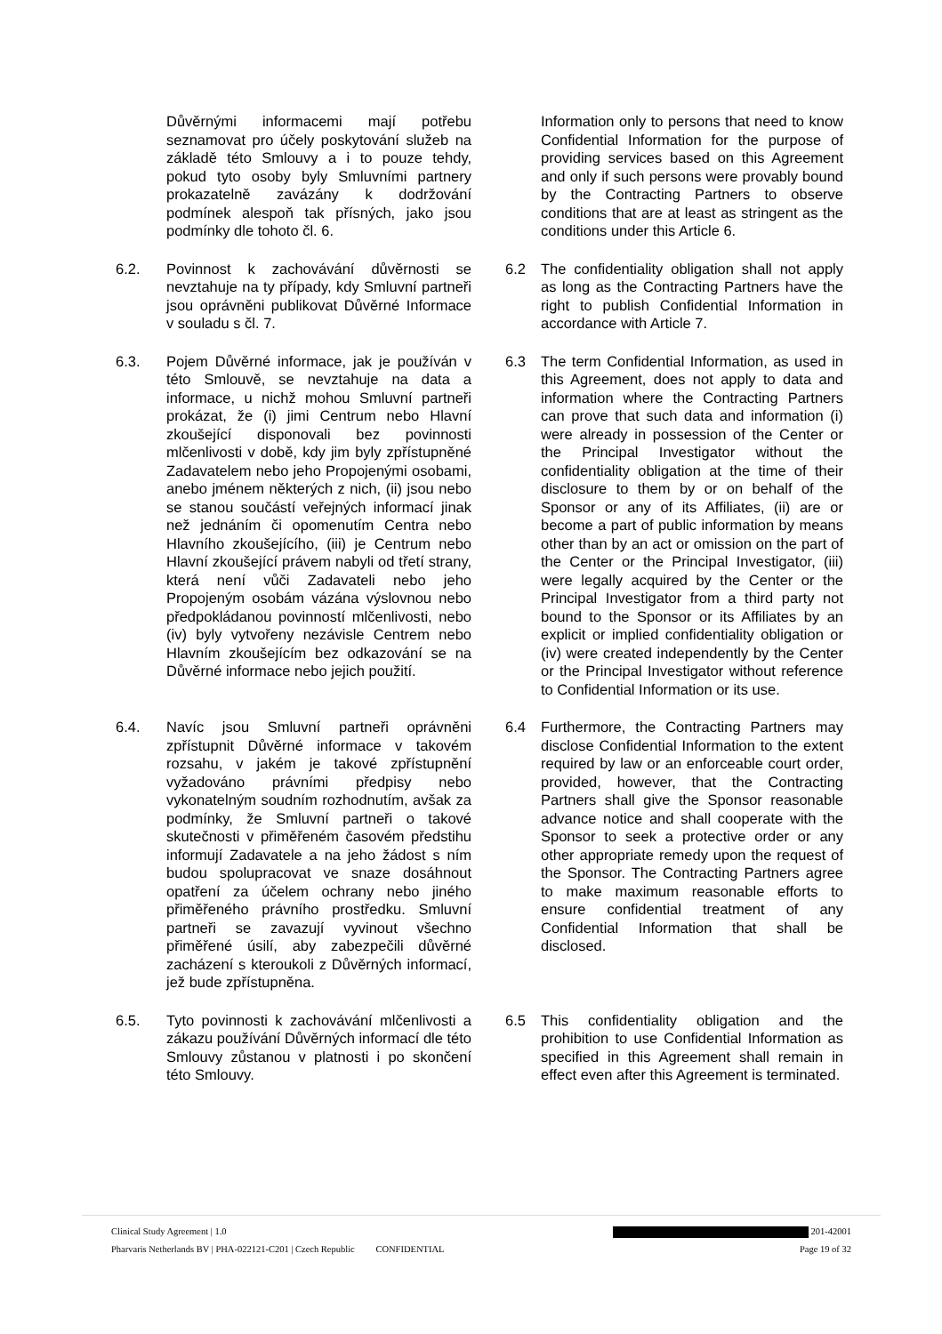Důvěrnými informacemi mají potřebu seznamovat pro účely poskytování služeb na základě této Smlouvy a i to pouze tehdy, pokud tyto osoby byly Smluvními partnery prokazatelně zavázány k dodržování podmínek alespoň tak přísných, jako jsou podmínky dle tohoto čl. 6.
Information only to persons that need to know Confidential Information for the purpose of providing services based on this Agreement and only if such persons were provably bound by the Contracting Partners to observe conditions that are at least as stringent as the conditions under this Article 6.
6.2. Povinnost k zachovávání důvěrnosti se nevztahuje na ty případy, kdy Smluvní partneři jsou oprávněni publikovat Důvěrné Informace v souladu s čl. 7.
6.2 The confidentiality obligation shall not apply as long as the Contracting Partners have the right to publish Confidential Information in accordance with Article 7.
6.3. Pojem Důvěrné informace, jak je používán v této Smlouvě, se nevztahuje na data a informace, u nichž mohou Smluvní partneři prokázat, že (i) jimi Centrum nebo Hlavní zkoušející disponovali bez povinnosti mlčenlivosti v době, kdy jim byly zpřístupněné Zadavatelem nebo jeho Propojenými osobami, anebo jménem některých z nich, (ii) jsou nebo se stanou součástí veřejných informací jinak než jednáním či opomenutím Centra nebo Hlavního zkoušejícího, (iii) je Centrum nebo Hlavní zkoušející právem nabyli od třetí strany, která není vůči Zadavateli nebo jeho Propojeným osobám vázána výslovnou nebo předpokládanou povinností mlčenlivosti, nebo (iv) byly vytvořeny nezávisle Centrem nebo Hlavním zkoušejícím bez odkazování se na Důvěrné informace nebo jejich použití.
6.3 The term Confidential Information, as used in this Agreement, does not apply to data and information where the Contracting Partners can prove that such data and information (i) were already in possession of the Center or the Principal Investigator without the confidentiality obligation at the time of their disclosure to them by or on behalf of the Sponsor or any of its Affiliates, (ii) are or become a part of public information by means other than by an act or omission on the part of the Center or the Principal Investigator, (iii) were legally acquired by the Center or the Principal Investigator from a third party not bound to the Sponsor or its Affiliates by an explicit or implied confidentiality obligation or (iv) were created independently by the Center or the Principal Investigator without reference to Confidential Information or its use.
6.4. Navíc jsou Smluvní partneři oprávněni zpřístupnit Důvěrné informace v takovém rozsahu, v jakém je takové zpřístupnění vyžadováno právními předpisy nebo vykonatelným soudním rozhodnutím, avšak za podmínky, že Smluvní partneři o takové skutečnosti v přiměřeném časovém předstihu informují Zadavatele a na jeho žádost s ním budou spolupracovat ve snaze dosáhnout opatření za účelem ochrany nebo jiného přiměřeného právního prostředku. Smluvní partneři se zavazují vyvinout všechno přiměřené úsilí, aby zabezpečili důvěrné zacházení s kteroukoli z Důvěrných informací, jež bude zpřístupněna.
6.4 Furthermore, the Contracting Partners may disclose Confidential Information to the extent required by law or an enforceable court order, provided, however, that the Contracting Partners shall give the Sponsor reasonable advance notice and shall cooperate with the Sponsor to seek a protective order or any other appropriate remedy upon the request of the Sponsor. The Contracting Partners agree to make maximum reasonable efforts to ensure confidential treatment of any Confidential Information that shall be disclosed.
6.5. Tyto povinnosti k zachovávání mlčenlivosti a zákazu používání Důvěrných informací dle této Smlouvy zůstanou v platnosti i po skončení této Smlouvy.
6.5 This confidentiality obligation and the prohibition to use Confidential Information as specified in this Agreement shall remain in effect even after this Agreement is terminated.
Clinical Study Agreement | 1.0 201-42001
Pharvaris Netherlands BV | PHA-022121-C201 | Czech Republic CONFIDENTIAL Page 19 of 32